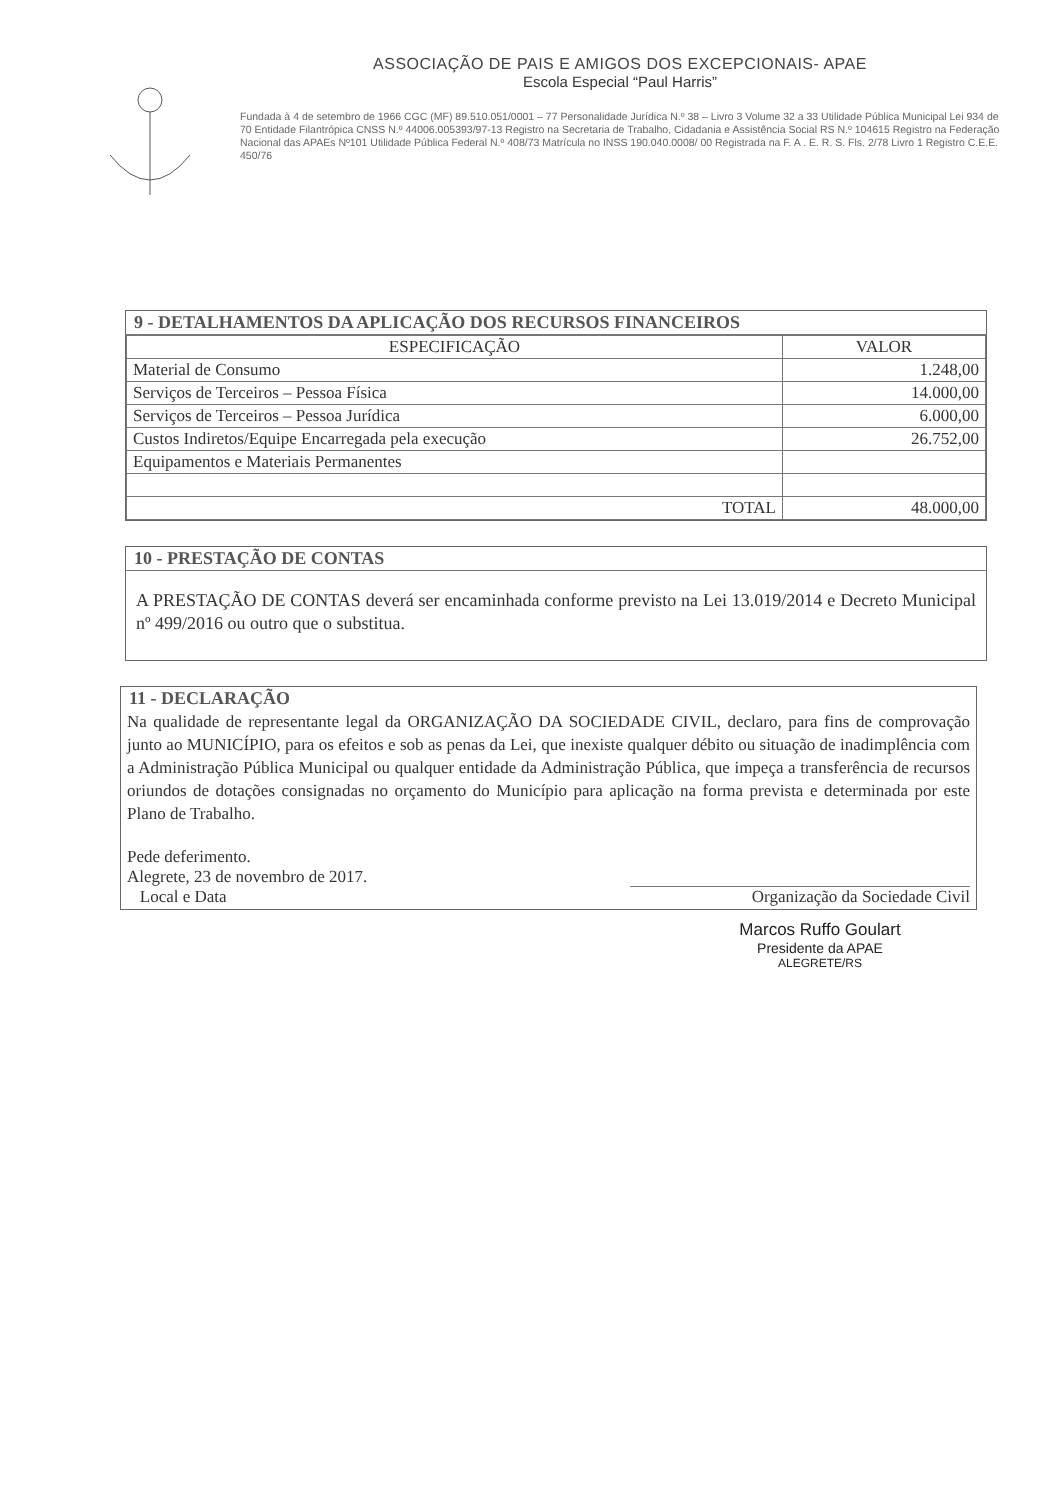ASSOCIAÇÃO DE PAIS E AMIGOS DOS EXCEPCIONAIS- APAE
Escola Especial “Paul Harris”
Fundada à 4 de setembro de 1966 CGC (MF) 89.510.051/0001 – 77 Personalidade Jurídica N.º 38 – Livro 3 Volume 32 a 33 Utilidade Pública Municipal Lei 934 de 70 Entidade Filantrópica CNSS N.º 44006.005393/97-13 Registro na Secretaria de Trabalho, Cidadania e Assistência Social RS N.º 104615 Registro na Federação Nacional das APAEs Nº101 Utilidade Pública Federal N.º 408/73 Matrícula no INSS 190.040.0008/ 00 Registrada na F. A . E. R. S. Fls. 2/78 Livro 1 Registro C.E.E. 450/76
9 - DETALHAMENTOS DA APLICAÇÃO DOS RECURSOS FINANCEIROS
| ESPECIFICAÇÃO | VALOR |
| --- | --- |
| Material de Consumo | 1.248,00 |
| Serviços de Terceiros – Pessoa Física | 14.000,00 |
| Serviços de Terceiros – Pessoa Jurídica | 6.000,00 |
| Custos Indiretos/Equipe Encarregada pela execução | 26.752,00 |
| Equipamentos e Materiais Permanentes | |
| TOTAL | 48.000,00 |
10 - PRESTAÇÃO DE CONTAS
A PRESTAÇÃO DE CONTAS deverá ser encaminhada conforme previsto na Lei 13.019/2014 e Decreto Municipal nº 499/2016 ou outro que o substitua.
11 - DECLARAÇÃO
Na qualidade de representante legal da ORGANIZAÇÃO DA SOCIEDADE CIVIL, declaro, para fins de comprovação junto ao MUNICÍPIO, para os efeitos e sob as penas da Lei, que inexiste qualquer débito ou situação de inadimplência com a Administração Pública Municipal ou qualquer entidade da Administração Pública, que impeça a transferência de recursos oriundos de dotações consignadas no orçamento do Município para aplicação na forma prevista e determinada por este Plano de Trabalho.
Pede deferimento.
Alegrete, 23 de novembro de 2017.
Local e Data
Organização da Sociedade Civil
Marcos Ruffo Goulart
Presidente da APAE
ALEGRETE/RS